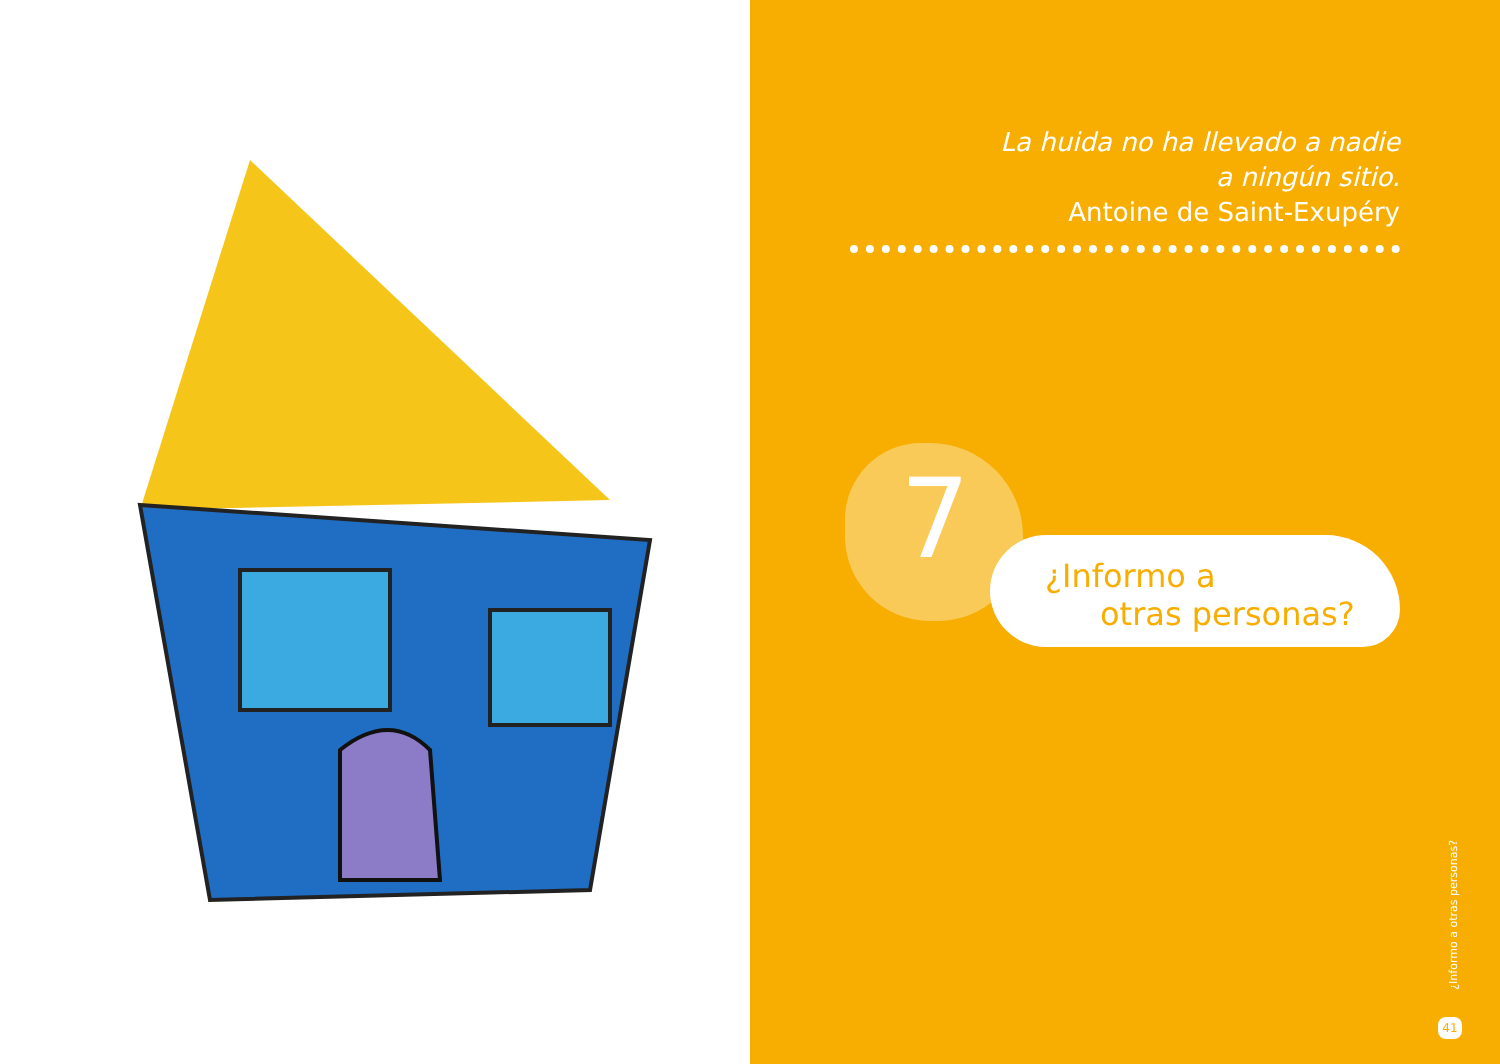La huida no ha llevado a nadie
a ningún sitio.
Antoine de Saint-Exupéry
7
¿Informo a
otras personas?
¿Informo a otras personas?
41